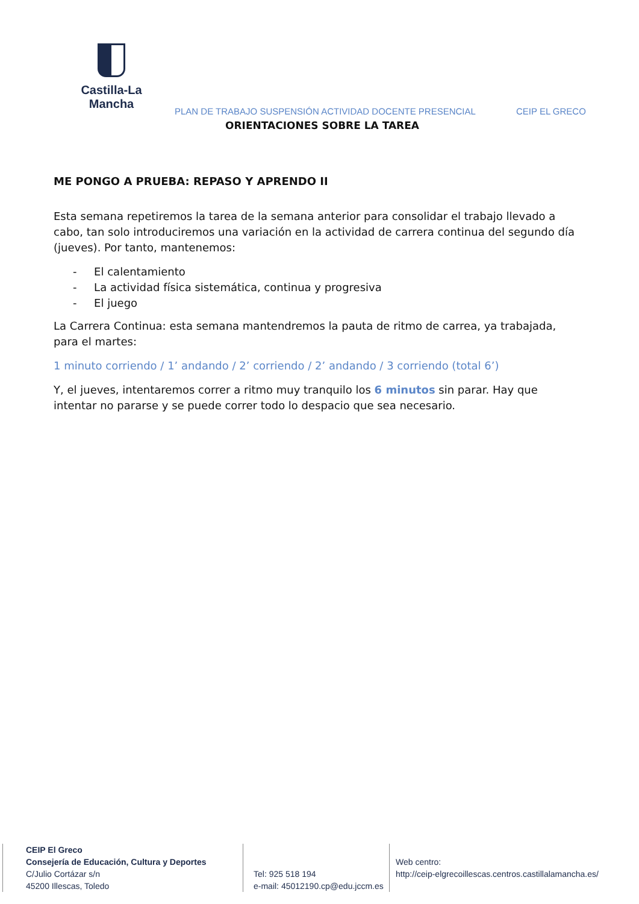Castilla-La Mancha
PLAN DE TRABAJO SUSPENSIÓN ACTIVIDAD DOCENTE PRESENCIAL
CEIP EL GRECO
ORIENTACIONES SOBRE LA TAREA
ME PONGO A PRUEBA: REPASO Y APRENDO II
Esta semana repetiremos la tarea de la semana anterior para consolidar el trabajo llevado a cabo, tan solo introduciremos una variación en la actividad de carrera continua del segundo día (jueves). Por tanto, mantenemos:
- El calentamiento
- La actividad física sistemática, continua y progresiva
- El juego
La Carrera Continua: esta semana mantendremos la pauta de ritmo de carrea, ya trabajada, para el martes:
1 minuto corriendo / 1’ andando / 2’ corriendo / 2’ andando / 3 corriendo (total 6’)
Y, el jueves, intentaremos correr a ritmo muy tranquilo los 6 minutos sin parar. Hay que intentar no pararse y se puede correr todo lo despacio que sea necesario.
CEIP El Greco
Consejería de Educación, Cultura y Deportes
C/Julio Cortázar s/n
45200 Illescas, Toledo
Tel: 925 518 194
e-mail: 45012190.cp@edu.jccm.es
Web centro:
http://ceip-elgrecoillescas.centros.castillalamancha.es/